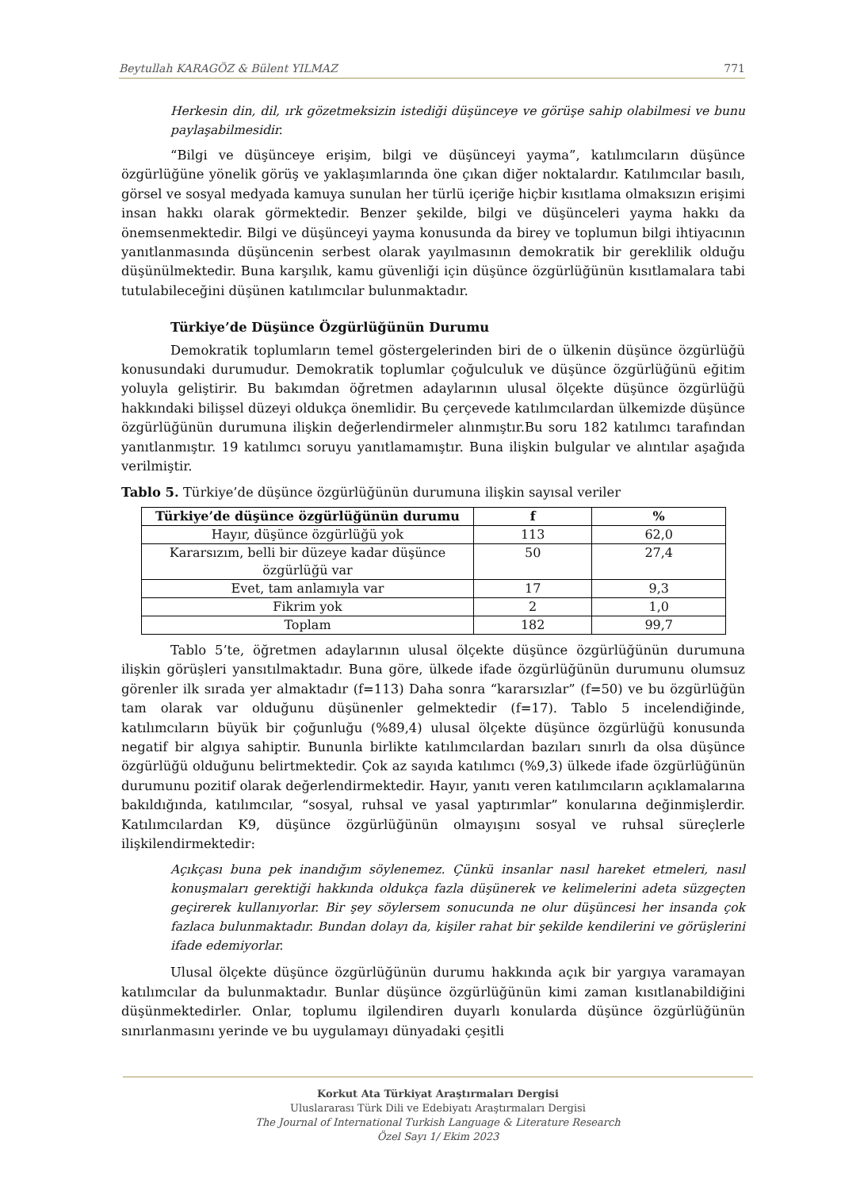Beytullah KARAGÖZ & Bülent YILMAZ 771
Herkesin din, dil, ırk gözetmeksizin istediği düşünceye ve görüşe sahip olabilmesi ve bunu paylaşabilmesidir.
“Bilgi ve düşünceye erişim, bilgi ve düşünceyi yayma”, katılımcıların düşünce özgürlüğüne yönelik görüş ve yaklaşımlarında öne çıkan diğer noktalardır. Katılımcılar basılı, görsel ve sosyal medyada kamuya sunulan her türlü içeriğe hiçbir kısıtlama olmaksızın erişimi insan hakkı olarak görmektedir. Benzer şekilde, bilgi ve düşünceleri yayma hakkı da önemsenmektedir. Bilgi ve düşünceyi yayma konusunda da birey ve toplumun bilgi ihtiyacının yanıtlanmasında düşüncenin serbest olarak yayılmasının demokratik bir gereklilik olduğu düşünülmektedir. Buna karşılık, kamu güvenliği için düşünce özgürlüğünün kısıtlamalara tabi tutulabileceğini düşünen katılımcılar bulunmaktadır.
Türkiye’de Düşünce Özgürlüğünün Durumu
Demokratik toplumların temel göstergelerinden biri de o ülkenin düşünce özgürlüğü konusundaki durumudur. Demokratik toplumlar çoğulculuk ve düşünce özgürlüğünü eğitim yoluyla geliştirir. Bu bakımdan öğretmen adaylarının ulusal ölçekte düşünce özgürlüğü hakkındaki bilişsel düzeyi oldukça önemlidir. Bu çerçevede katılımcılardan ülkemizde düşünce özgürlüğünün durumuna ilişkin değerlendirmeler alınmıştır.Bu soru 182 katılımcı tarafından yanıtlanmıştır. 19 katılımcı soruyu yanıtlamamıştır. Buna ilişkin bulgular ve alıntılar aşağıda verilmiştir.
Tablo 5. Türkiye’de düşünce özgürlüğünün durumuna ilişkin sayısal veriler
| Türkiye’de düşünce özgürlüğünün durumu | f | % |
| --- | --- | --- |
| Hayır, düşünce özgürlüğü yok | 113 | 62,0 |
| Kararsızım, belli bir düzeye kadar düşünce özgürlüğü var | 50 | 27,4 |
| Evet, tam anlamıyla var | 17 | 9,3 |
| Fikrim yok | 2 | 1,0 |
| Toplam | 182 | 99,7 |
Tablo 5’te, öğretmen adaylarının ulusal ölçekte düşünce özgürlüğünün durumuna ilişkin görüşleri yansıtılmaktadır. Buna göre, ülkede ifade özgürlüğünün durumunu olumsuz görenler ilk sırada yer almaktadır (f=113) Daha sonra “kararsızlar” (f=50) ve bu özgürlüğün tam olarak var olduğunu düşünenler gelmektedir (f=17). Tablo 5 incelendiğinde, katılımcıların büyük bir çoğunluğu (%89,4) ulusal ölçekte düşünce özgürlüğü konusunda negatif bir algıya sahiptir. Bununla birlikte katılımcılardan bazıları sınırlı da olsa düşünce özgürlüğü olduğunu belirtmektedir. Çok az sayıda katılımcı (%9,3) ülkede ifade özgürlüğünün durumunu pozitif olarak değerlendirmektedir. Hayır, yanıtı veren katılımcıların açıklamalarına bakıldığında, katılımcılar, “sosyal, ruhsal ve yasal yaptırımlar” konularına değinmişlerdir. Katılımcılardan K9, düşünce özgürlüğünün olmayışını sosyal ve ruhsal süreçlerle ilişkilendirmektedir:
Açıkçası buna pek inandığım söylenemez. Çünkü insanlar nasıl hareket etmeleri, nasıl konuşmaları gerektiği hakkında oldukça fazla düşünerek ve kelimelerini adeta süzgeçten geçirerek kullanıyorlar. Bir şey söylersem sonucunda ne olur düşüncesi her insanda çok fazlaca bulunmaktadır. Bundan dolayı da, kişiler rahat bir şekilde kendilerini ve görüşlerini ifade edemiyorlar.
Ulusal ölçekte düşünce özgürlüğünün durumu hakkında açık bir yargıya varamayan katılımcılar da bulunmaktadır. Bunlar düşünce özgürlüğünün kimi zaman kısıtlanabildiğini düşünmektedirler. Onlar, toplumu ilgilendiren duyarlı konularda düşünce özgürlüğünün sınırlanmasını yerinde ve bu uygulamayı dünyadaki çeşitli
Korkut Ata Türkiyat Araştırmaları Dergisi
Uluslararası Türk Dili ve Edebiyatı Araştırmaları Dergisi
The Journal of International Turkish Language & Literature Research
Özel Sayı 1/ Ekim 2023